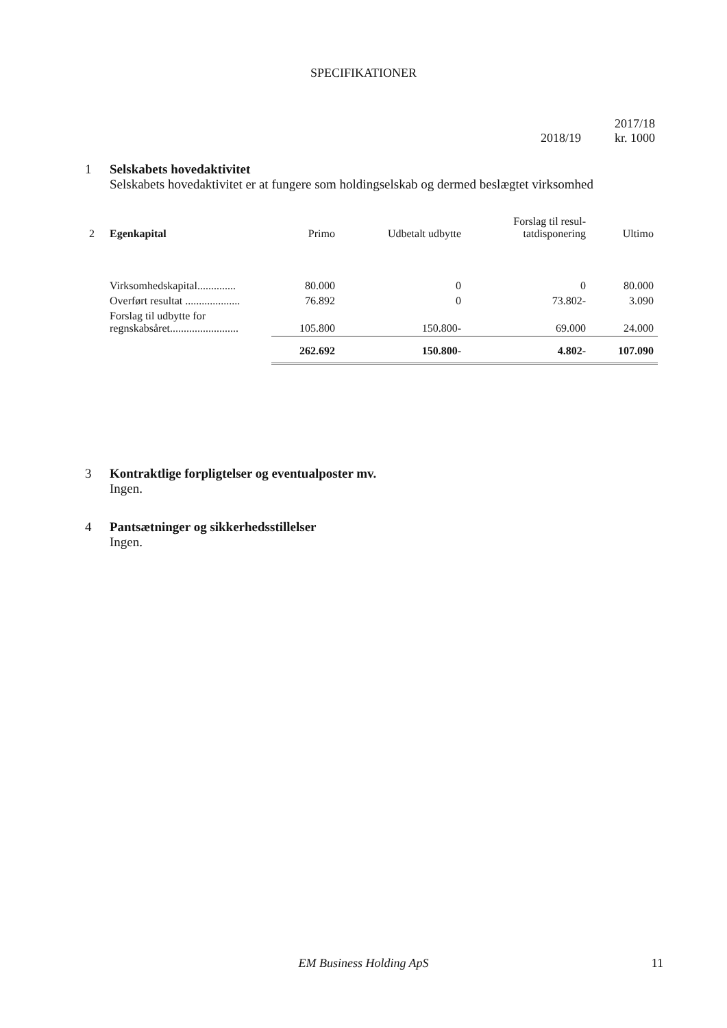SPECIFIKATIONER
| 2018/19 | 2017/18 kr. 1000 |
1 Selskabets hovedaktivitet
Selskabets hovedaktivitet er at fungere som holdingselskab og dermed beslægtet virksomhed
| 2 Egenkapital | Primo | Udbetalt udbytte | Forslag til resul- tatdisponering | Ultimo |
| --- | --- | --- | --- | --- |
| Virksomhedskapital.............. | 80.000 | 0 | 0 | 80.000 |
| Overført resultat .................... | 76.892 | 0 | 73.802- | 3.090 |
| Forslag til udbytte for regnskabsåret......................... | 105.800 | 150.800- | 69.000 | 24.000 |
| | 262.692 | 150.800- | 4.802- | 107.090 |
3 Kontraktlige forpligtelser og eventualposter mv.
Ingen.
4 Pantsætninger og sikkerhedsstillelser
Ingen.
EM Business Holding ApS
11